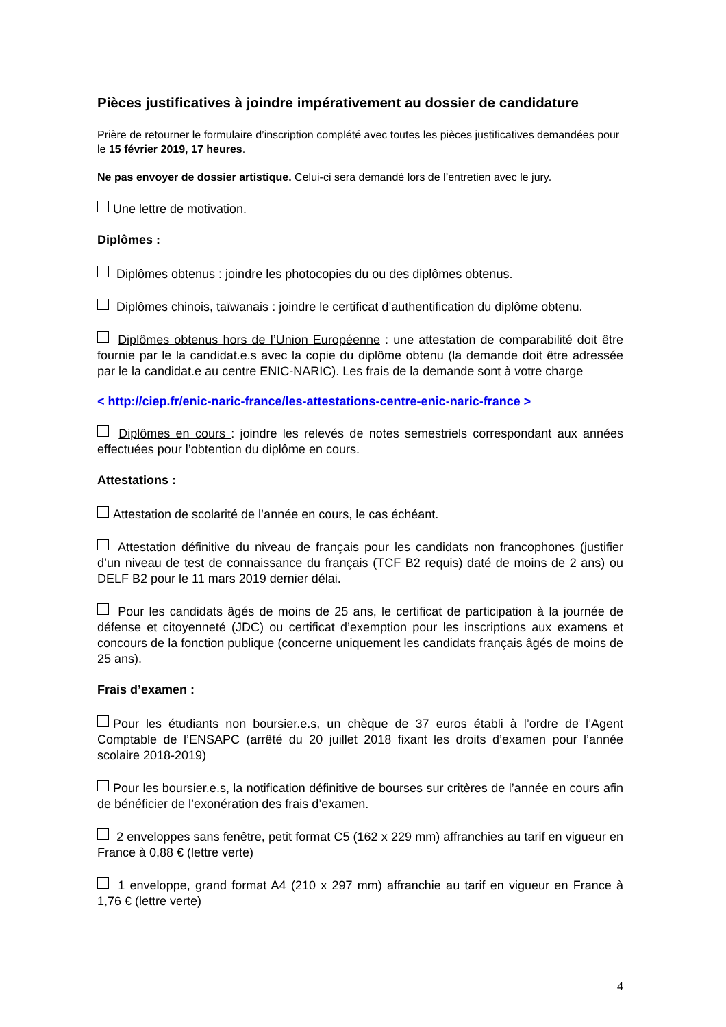Pièces justificatives à joindre impérativement au dossier de candidature
Prière de retourner le formulaire d’inscription complété avec toutes les pièces justificatives demandées pour le 15 février 2019, 17 heures.
Ne pas envoyer de dossier artistique. Celui-ci sera demandé lors de l’entretien avec le jury.
Une lettre de motivation.
Diplômes :
Diplômes obtenus : joindre les photocopies du ou des diplômes obtenus.
Diplômes chinois, taïwanais : joindre le certificat d’authentification du diplôme obtenu.
Diplômes obtenus hors de l’Union Européenne : une attestation de comparabilité doit être fournie par le la candidat.e.s avec la copie du diplôme obtenu (la demande doit être adressée par le la candidat.e au centre ENIC-NARIC). Les frais de la demande sont à votre charge
< http://ciep.fr/enic-naric-france/les-attestations-centre-enic-naric-france >
Diplômes en cours : joindre les relevés de notes semestriels correspondant aux années effectuées pour l’obtention du diplôme en cours.
Attestations :
Attestation de scolarité de l’année en cours, le cas échéant.
Attestation définitive du niveau de français pour les candidats non francophones (justifier d’un niveau de test de connaissance du français (TCF B2 requis) daté de moins de 2 ans) ou DELF B2 pour le 11 mars 2019 dernier délai.
Pour les candidats âgés de moins de 25 ans, le certificat de participation à la journée de défense et citoyenneté (JDC) ou certificat d’exemption pour les inscriptions aux examens et concours de la fonction publique (concerne uniquement les candidats français âgés de moins de 25 ans).
Frais d’examen :
Pour les étudiants non boursier.e.s, un chèque de 37 euros établi à l’ordre de l’Agent Comptable de l’ENSAPC (arrêté du 20 juillet 2018 fixant les droits d’examen pour l’année scolaire 2018-2019)
Pour les boursier.e.s, la notification définitive de bourses sur critères de l’année en cours afin de bénéficier de l’exonération des frais d’examen.
2 enveloppes sans fenêtre, petit format C5 (162 x 229 mm) affranchies au tarif en vigueur en France à 0,88 € (lettre verte)
1 enveloppe, grand format A4 (210 x 297 mm) affranchie au tarif en vigueur en France à 1,76 € (lettre verte)
4